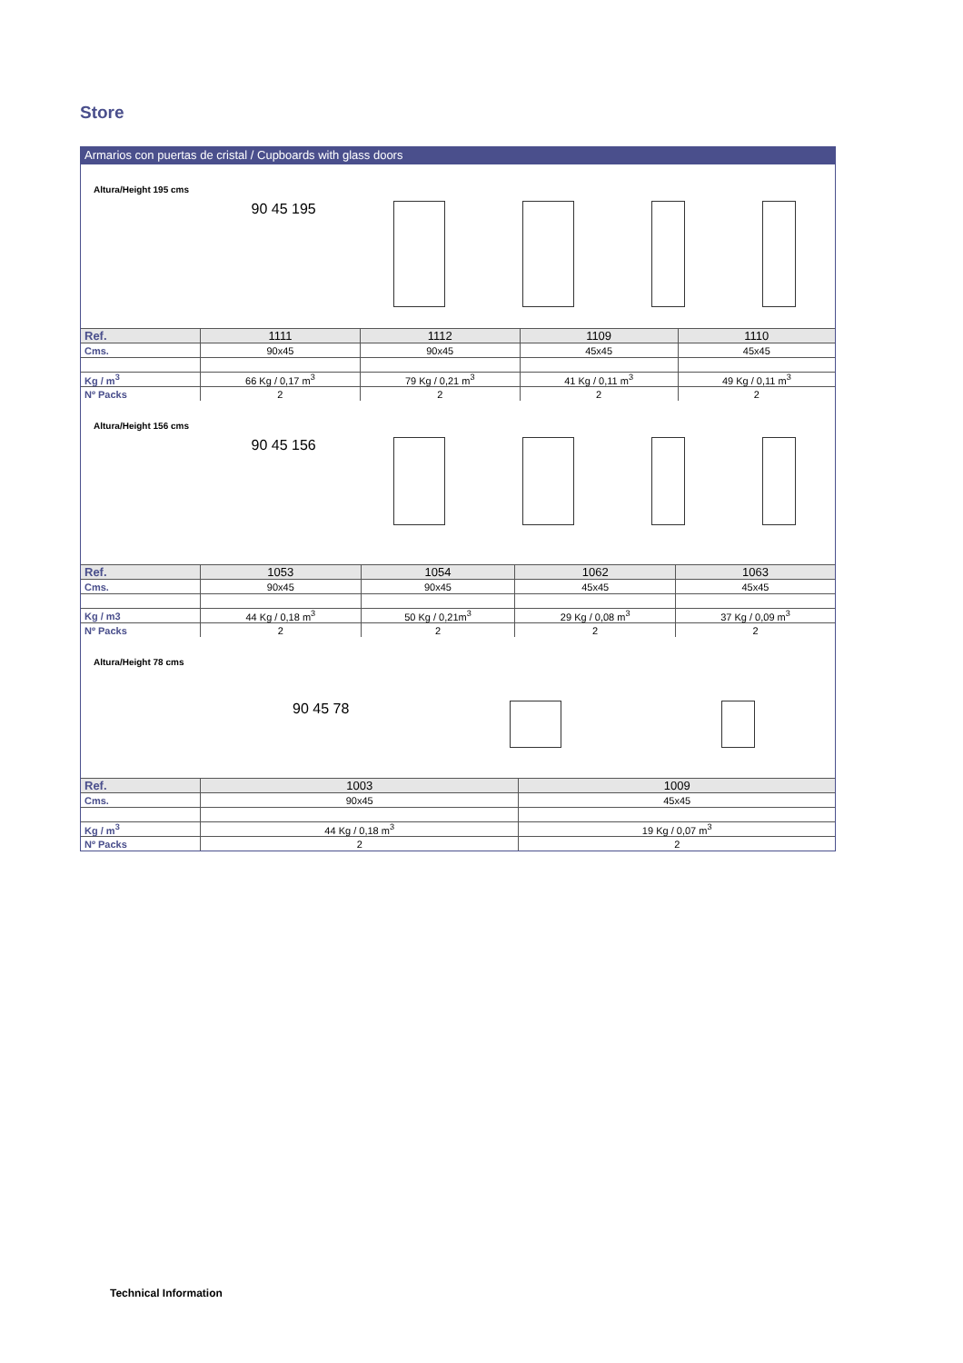Store
Armarios con puertas de cristal / Cupboards with glass doors
Altura/Height 195 cms
90 45 195
| Ref. | 1111 | 1112 | 1109 | 1110 |
| Cms. | 90x45 | 90x45 | 45x45 | 45x45 |
| Kg / m<sup>3</sup> | 66 Kg / 0,17 m<sup>3</sup> | 79 Kg / 0,21 m<sup>3</sup> | 41 Kg / 0,11 m<sup>3</sup> | 49 Kg / 0,11 m<sup>3</sup> |
| Nº Packs | 2 | 2 | 2 | 2 |
Altura/Height 156 cms
90 45 156
| Ref. | 1053 | 1054 | 1062 | 1063 |
| Cms. | 90x45 | 90x45 | 45x45 | 45x45 |
| Kg / m3 | 44 Kg / 0,18 m<sup>3</sup> | 50 Kg / 0,21m<sup>3</sup> | 29 Kg / 0,08 m<sup>3</sup> | 37 Kg / 0,09 m<sup>3</sup> |
| Nº Packs | 2 | 2 | 2 | 2 |
Altura/Height 78 cms
90 45 78
| Ref. | 1003 | 1009 |
| Cms. | 90x45 | 45x45 |
| Kg / m<sup>3</sup> | 44 Kg / 0,18 m<sup>3</sup> | 19 Kg / 0,07 m<sup>3</sup> |
| Nº Packs | 2 | 2 |
Technical Information